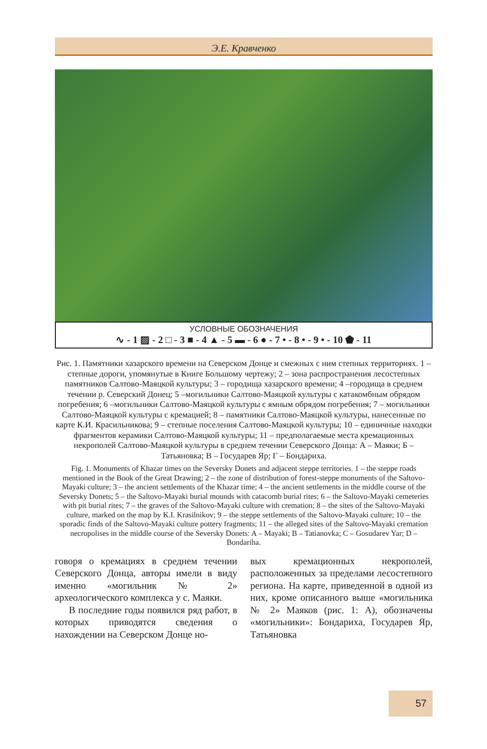Э.Е. Кравченко
УСЛОВНЫЕ ОБОЗНАЧЕНИЯ
∿ - 1 ▨ - 2 □ - 3 ■ - 4 ▲ - 5 ▬ - 6 ● - 7 • - 8 • - 9 • - 10 ⬟ - 11
Рис. 1. Памятники хазарского времени на Северском Донце и смежных с ним степных территориях. 1 – степные дороги, упомянутые в Книге Большому чертежу; 2 – зона распространения лесостепных памятников Салтово-Маяцкой культуры; 3 – городища хазарского времени; 4 –городища в среднем течении р. Северский Донец; 5 –могильники Салтово-Маяцкой культуры с катакомбным обрядом погребения; 6 –могильники Салтово-Маяцкой культуры с ямным обрядом погребения; 7 – могильники Салтово-Маяцкой культуры с кремацией; 8 – памятники Салтово-Маяцкой культуры, нанесенные по карте К.И. Красильникова; 9 – степные поселения Салтово-Маяцкой культуры; 10 – единичные находки фрагментов керамики Салтово-Маяцкой культуры; 11 – предполагаемые места кремационных некрополей Салтово-Маяцкой культуры в среднем течении Северского Донца: А – Маяки; Б – Татьяновка; В – Государев Яр; Г – Бондариха.
Fig. 1. Monuments of Khazar times on the Seversky Donets and adjacent steppe territories. 1 – the steppe roads mentioned in the Book of the Great Drawing; 2 – the zone of distribution of forest-steppe monuments of the Saltovo-Mayaki culture; 3 – the ancient settlements of the Khazar time; 4 – the ancient settlements in the middle course of the Seversky Donets; 5 – the Saltovo-Mayaki burial mounds with catacomb burial rites; 6 – the Saltovo-Mayaki cemeteries with pit burial rites; 7 – the graves of the Saltovo-Mayaki culture with cremation; 8 – the sites of the Saltovo-Mayaki culture, marked on the map by K.I. Krasilnikov; 9 – the steppe settlements of the Saltovo-Mayaki culture; 10 – the sporadic finds of the Saltovo-Mayaki culture pottery fragments; 11 – the alleged sites of the Saltovo-Mayaki cremation necropolises in the middle course of the Seversky Donets: A – Mayaki; B – Tatianovka; C – Gosudarev Yar; D – Bondariha.
говоря о кремациях в среднем течении Северского Донца, авторы имели в виду именно «могильник № 2» археологического комплекса у с. Маяки.
В последние годы появился ряд работ, в которых приводятся сведения о нахождении на Северском Донце но-
вых кремационных некрополей, расположенных за пределами лесостепного региона. На карте, приведенной в одной из них, кроме описанного выше «могильника № 2» Маяков (рис. 1: А), обозначены «могильники»: Бондариха, Государев Яр, Татьяновка
57